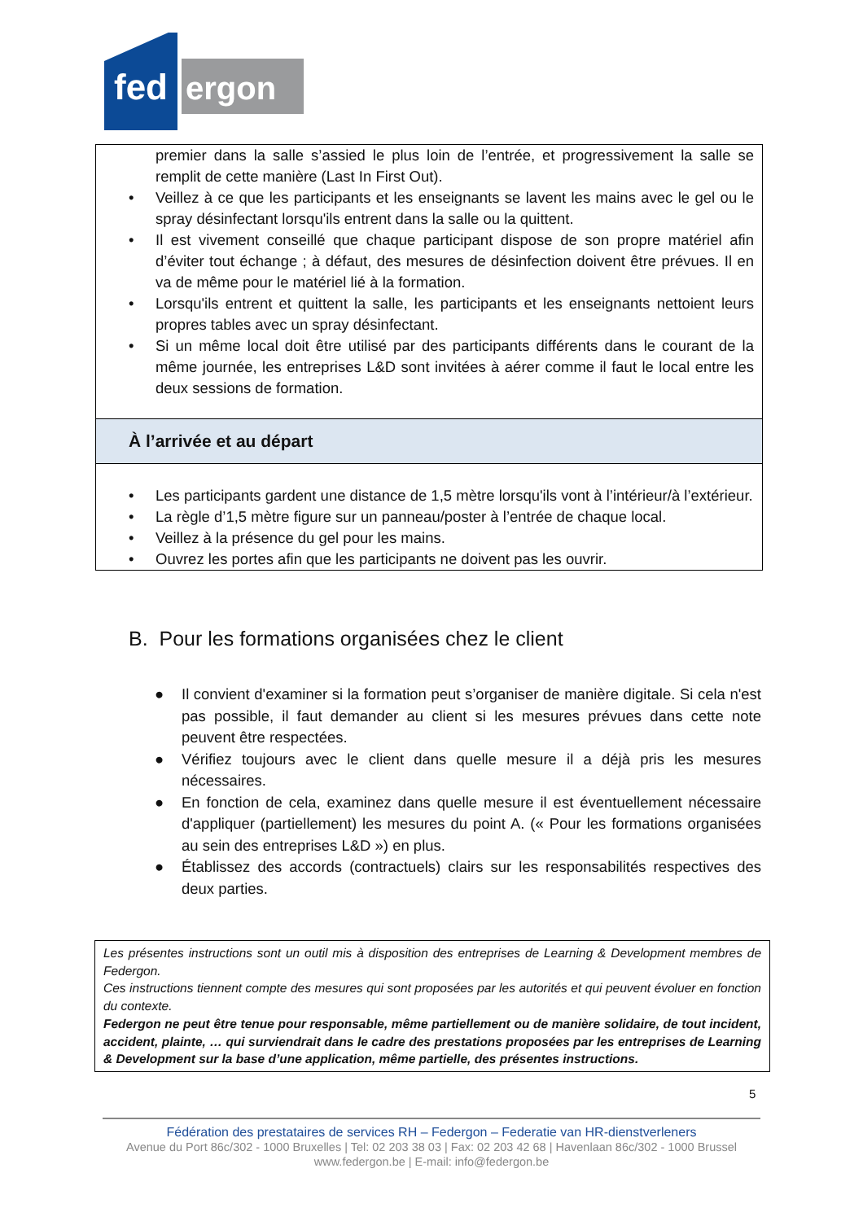fed
ergon
premier dans la salle s’assied le plus loin de l’entrée, et progressivement la salle se remplit de cette manière (Last In First Out).
• Veillez à ce que les participants et les enseignants se lavent les mains avec le gel ou le spray désinfectant lorsqu'ils entrent dans la salle ou la quittent.
• Il est vivement conseillé que chaque participant dispose de son propre matériel afin d’éviter tout échange ; à défaut, des mesures de désinfection doivent être prévues. Il en va de même pour le matériel lié à la formation.
• Lorsqu'ils entrent et quittent la salle, les participants et les enseignants nettoient leurs propres tables avec un spray désinfectant.
• Si un même local doit être utilisé par des participants différents dans le courant de la même journée, les entreprises L&D sont invitées à aérer comme il faut le local entre les deux sessions de formation.
À l’arrivée et au départ
• Les participants gardent une distance de 1,5 mètre lorsqu'ils vont à l’intérieur/à l’extérieur.
• La règle d’1,5 mètre figure sur un panneau/poster à l’entrée de chaque local.
• Veillez à la présence du gel pour les mains.
• Ouvrez les portes afin que les participants ne doivent pas les ouvrir.
B. Pour les formations organisées chez le client
● Il convient d'examiner si la formation peut s’organiser de manière digitale. Si cela n'est pas possible, il faut demander au client si les mesures prévues dans cette note peuvent être respectées.
● Vérifiez toujours avec le client dans quelle mesure il a déjà pris les mesures nécessaires.
● En fonction de cela, examinez dans quelle mesure il est éventuellement nécessaire d'appliquer (partiellement) les mesures du point A. (« Pour les formations organisées au sein des entreprises L&D ») en plus.
● Établissez des accords (contractuels) clairs sur les responsabilités respectives des deux parties.
Les présentes instructions sont un outil mis à disposition des entreprises de Learning & Development membres de Federgon.
Ces instructions tiennent compte des mesures qui sont proposées par les autorités et qui peuvent évoluer en fonction du contexte.
Federgon ne peut être tenue pour responsable, même partiellement ou de manière solidaire, de tout incident, accident, plainte, … qui surviendrait dans le cadre des prestations proposées par les entreprises de Learning & Development sur la base d’une application, même partielle, des présentes instructions.
5
Fédération des prestataires de services RH – Federgon – Federatie van HR-dienstverleners
Avenue du Port 86c/302 - 1000 Bruxelles | Tel: 02 203 38 03 | Fax: 02 203 42 68 | Havenlaan 86c/302 - 1000 Brussel
www.federgon.be | E-mail: info@federgon.be